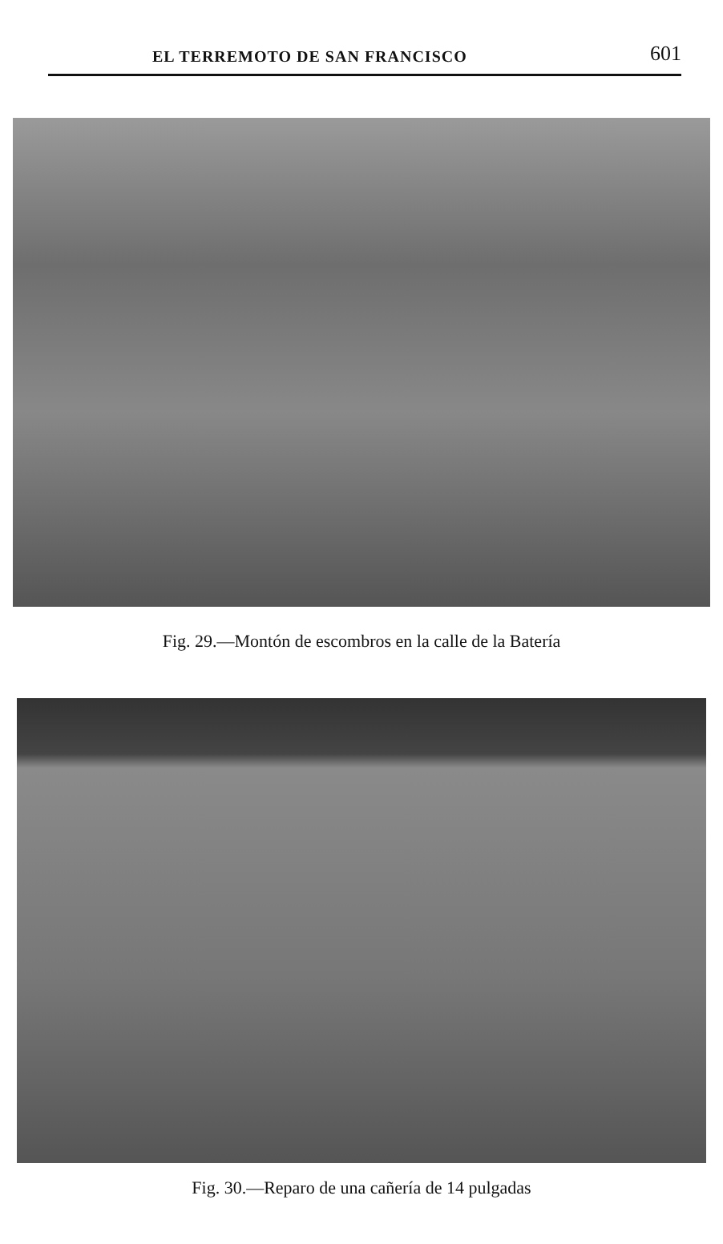EL TERREMOTO DE SAN FRANCISCO 601
Fig. 29.—Montón de escombros en la calle de la Batería
Fig. 30.—Reparo de una cañería de 14 pulgadas